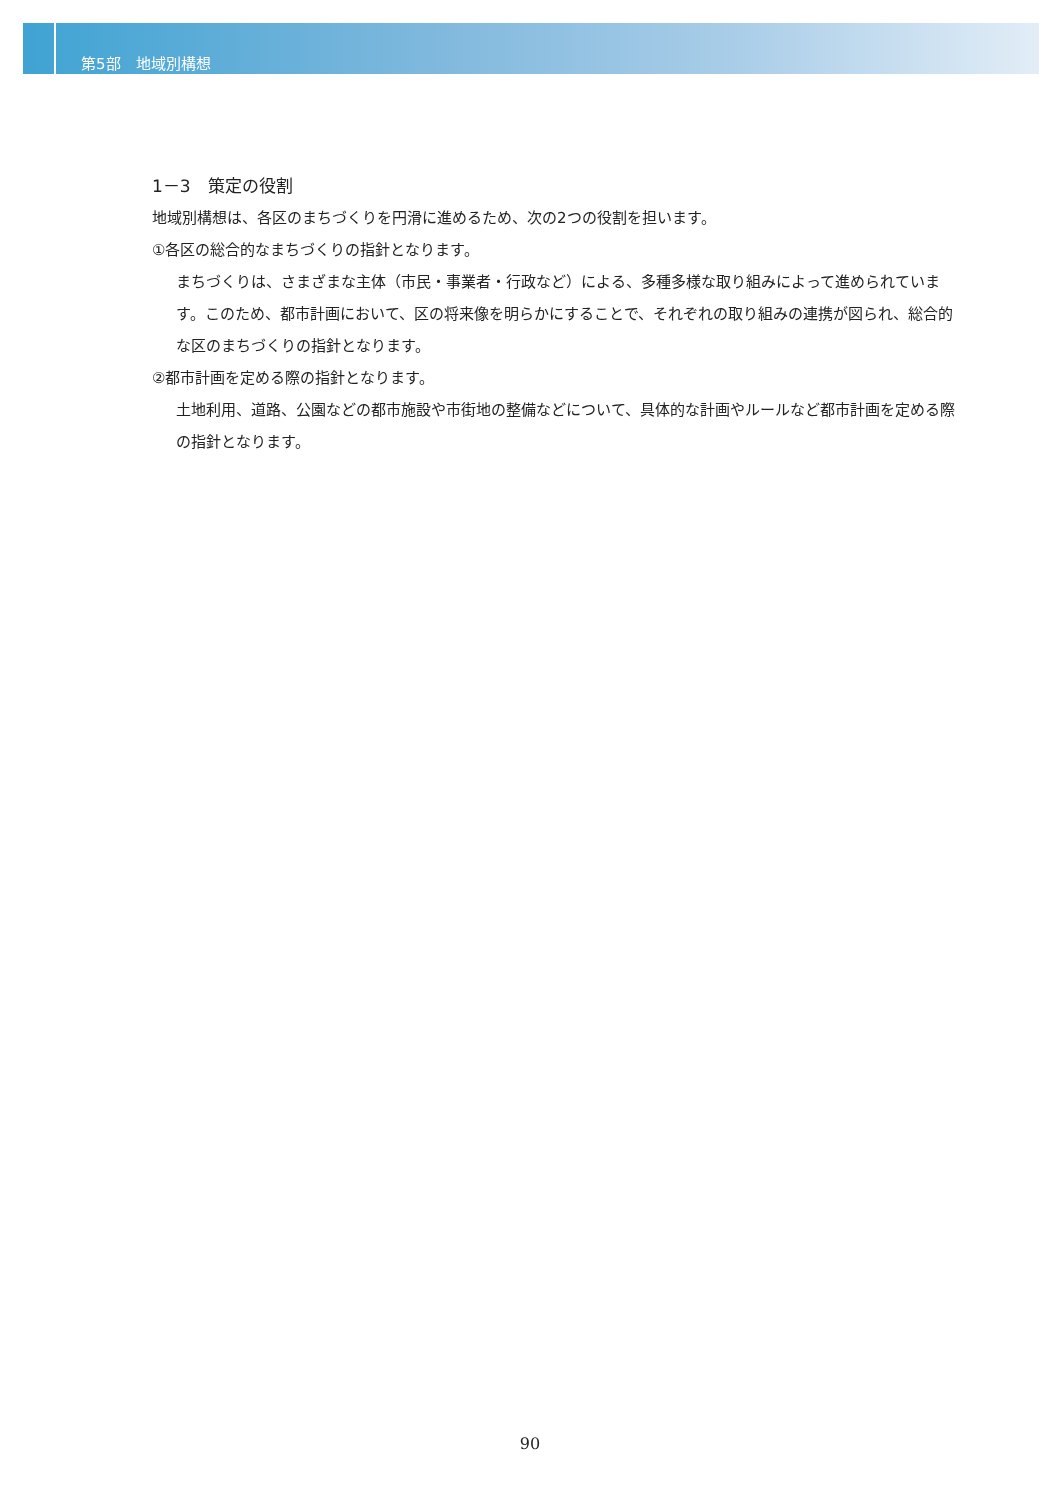第5部　地域別構想
1－3　策定の役割
地域別構想は、各区のまちづくりを円滑に進めるため、次の2つの役割を担います。
①各区の総合的なまちづくりの指針となります。
まちづくりは、さまざまな主体（市民・事業者・行政など）による、多種多様な取り組みによって進められています。このため、都市計画において、区の将来像を明らかにすることで、それぞれの取り組みの連携が図られ、総合的な区のまちづくりの指針となります。
②都市計画を定める際の指針となります。
土地利用、道路、公園などの都市施設や市街地の整備などについて、具体的な計画やルールなど都市計画を定める際の指針となります。
90